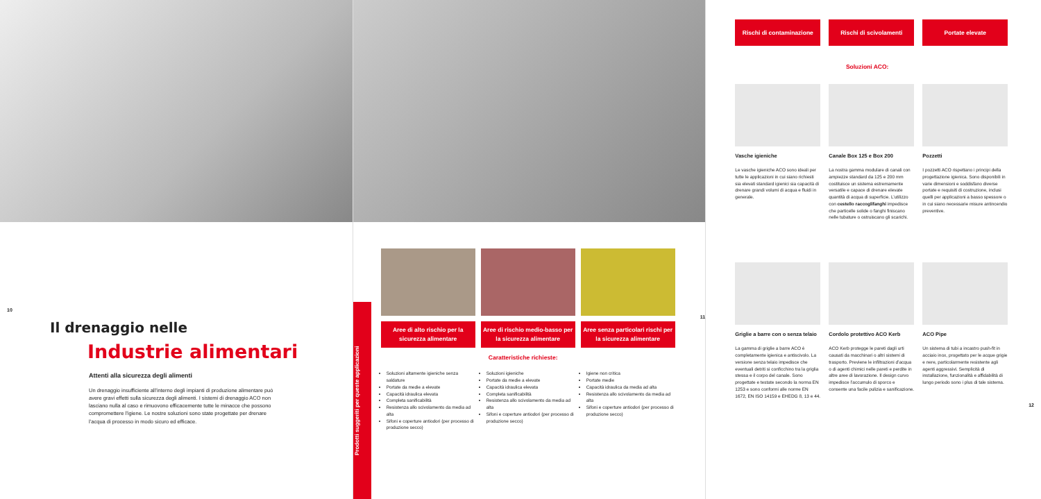10
Il drenaggio nelle
Industrie alimentari
Attenti alla sicurezza degli alimenti
Un drenaggio insufficiente all’interno degli impianti di produzione alimentare può avere gravi effetti sulla sicurezza degli alimenti. I sistemi di drenaggio ACO non lasciano nulla al caso e rimuovono efficacemente tutte le minacce che possono compromettere l’igiene. Le nostre soluzioni sono state progettate per drenare l’acqua di processo in modo sicuro ed efficace.
Prodotti suggeriti per queste applicazioni
Aree di alto rischio per la sicurezza alimentare
Aree di rischio medio-basso per la sicurezza alimentare
Aree senza particolari rischi per la sicurezza alimentare
Caratteristiche richieste:
Soluzioni altamente igieniche senza saldature
Portate da medie a elevate
Capacità idraulica elevata
Completa sanificabilità
Resistenza allo scivolamento da media ad alta
Sifoni e coperture antiodori (per processo di produzione secco)
Soluzioni igieniche
Portate da medie a elevate
Capacità idraulica elevata
Completa sanificabilità
Resistenza allo scivolamento da media ad alta
Sifoni e coperture antiodori (per processo di produzione secco)
Igiene non critica
Portate medie
Capacità idraulica da media ad alta
Resistenza allo scivolamento da media ad alta
Sifoni e coperture antiodori (per processo di produzione secco)
11
Rischi di contaminazione Rischi di scivolamenti Portate elevate
Soluzioni ACO:
Vasche igieniche
Le vasche igieniche ACO sono ideali per tutte le applicazioni in cui siano richiesti sia elevati standard igienici sia capacità di drenare grandi volumi di acqua e fluidi in generale.
Canale Box 125 e Box 200
La nostra gamma modulare di canali con ampiezze standard da 125 e 200 mm costituisce un sistema estremamente versatile e capace di drenare elevate quantità di acqua di superficie. L’utilizzo con cestello raccoglifanghi impedisce che particelle solide o fanghi finiscano nelle tubature o ostruiscano gli scarichi.
Pozzetti
I pozzetti ACO rispettano i principi della progettazione igienica. Sono disponibili in varie dimensioni e soddisfano diverse portate e requisiti di costruzione, inclusi quelli per applicazioni a basso spessore o in cui siano necessarie misure antincendio preventive.
Griglie a barre con o senza telaio
La gamma di griglie a barre ACO è completamente igienica e antiscivolo. La versione senza telaio impedisce che eventuali detriti si conficchino tra la griglia stessa e il corpo del canale. Sono progettate e testate secondo la norma EN 1253 e sono conformi alle norme EN 1672, EN ISO 14159 e EHEDG 8, 13 e 44.
Cordolo protettivo ACO Kerb
ACO Kerb protegge le pareti dagli urti causati da macchinari o altri sistemi di trasporto. Previene le infiltrazioni d’acqua o di agenti chimici nelle pareti e perdite in altre aree di lavorazione. Il design curvo impedisce l’accumulo di sporco e consente una facile pulizia e sanificazione.
ACO Pipe
Un sistema di tubi a incastro push-fit in acciaio inox, progettato per le acque grigie e nere, particolarmente resistente agli agenti aggressivi. Semplicità di installazione, funzionalità e affidabilità di lungo periodo sono i plus di tale sistema.
12